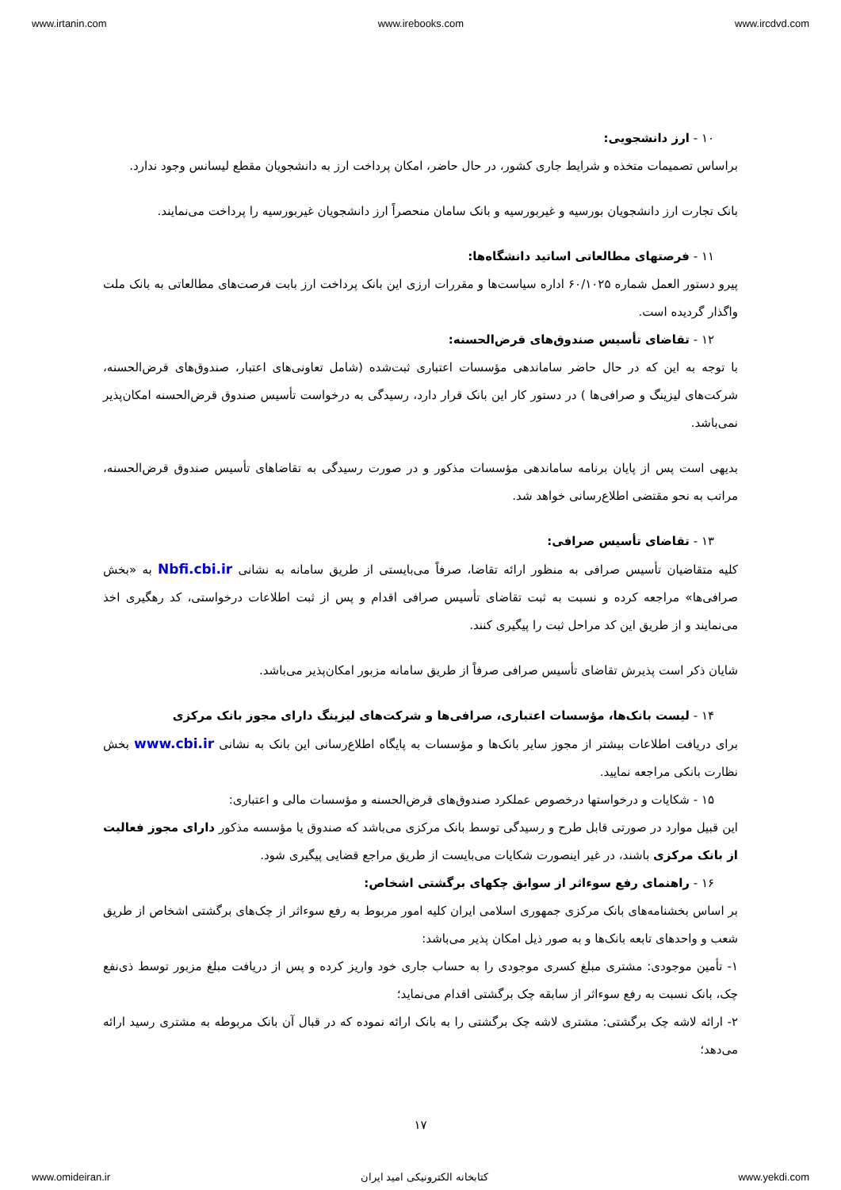www.irtanin.com www.irebooks.com www.ircdvd.com
۱۰ - ارز دانشجویی:
براساس تصمیمات متخذه و شرایط جاری کشور، در حال حاضر، امکان پرداخت ارز به دانشجویان مقطع لیسانس وجود ندارد.
بانک تجارت ارز دانشجویان بورسیه و غیربورسیه و بانک سامان منحصراً ارز دانشجویان غیربورسیه را پرداخت می‌نمایند.
۱۱ - فرصتهای مطالعاتی اساتید دانشگاه‌ها:
پیرو دستور العمل شماره ۶۰/۱۰۲۵ اداره سیاست‌ها و مقررات ارزی این بانک پرداخت ارز بابت فرصت‌های مطالعاتی به بانک ملت واگذار گردیده است.
۱۲ - تقاضای تأسیس صندوق‌های قرض‌الحسنه:
با توجه به این که در حال حاضر ساماندهی مؤسسات اعتباری ثبت‌شده (شامل تعاونی‌های اعتبار، صندوق‌های قرض‌الحسنه، شرکت‌های لیزینگ و صرافی‌ها ) در دستور کار این بانک قرار دارد، رسیدگی به درخواست تأسیس صندوق قرض‌الحسنه امکان‌پذیر نمی‌باشد.
بدیهی است پس از پایان برنامه ساماندهی مؤسسات مذکور و در صورت رسیدگی به تقاضاهای تأسیس صندوق قرض‌الحسنه، مراتب به نحو مقتضی اطلاع‌رسانی خواهد شد.
۱۳ - تقاضای تأسیس صرافی:
کلیه متقاضیان تأسیس صرافی به منظور ارائه تقاضا، صرفاً می‌بایستی از طریق سامانه به نشانی Nbfi.cbi.ir به «بخش صرافی‌ها» مراجعه کرده و نسبت به ثبت تقاضای تأسیس صرافی اقدام و پس از ثبت اطلاعات درخواستی، کد رهگیری اخذ می‌نمایند و از طریق این کد مراحل ثبت را پیگیری کنند.
شایان ذکر است پذیرش تقاضای تأسیس صرافی صرفاً از طریق سامانه مزبور امکان‌پذیر می‌باشد.
۱۴ - لیست بانک‌ها، مؤسسات اعتباری، صرافی‌ها و شرکت‌های لیزینگ دارای مجوز بانک مرکزی
برای دریافت اطلاعات بیشتر از مجوز سایر بانک‌ها و مؤسسات به پایگاه اطلاع‌رسانی این بانک به نشانی www.cbi.ir بخش نظارت بانکی مراجعه نمایید.
۱۵ - شکایات و درخواستها درخصوص عملکرد صندوق‌های قرض‌الحسنه و مؤسسات مالی و اعتباری:
این قبیل موارد در صورتی قابل طرح و رسیدگی توسط بانک مرکزی می‌باشد که صندوق یا مؤسسه مذکور دارای مجوز فعالیت از بانک مرکزی باشند، در غیر اینصورت شکایات می‌بایست از طریق مراجع قضایی پیگیری شود.
۱۶ - راهنمای رفع سوءاثر از سوابق چکهای برگشتی اشخاص:
بر اساس بخشنامه‌های بانک مرکزی جمهوری اسلامی ایران کلیه امور مربوط به رفع سوءاثر از چک‌های برگشتی اشخاص از طریق شعب و واحدهای تابعه بانک‌ها و به صور ذیل امکان پذیر می‌باشد:
۱- تأمین موجودی: مشتری مبلغ کسری موجودی را به حساب جاری خود واریز کرده و پس از دریافت مبلغ مزبور توسط ذی‌نفع چک، بانک نسبت به رفع سوءاثر از سابقه چک برگشتی اقدام می‌نماید؛
۲- ارائه لاشه چک برگشتی: مشتری لاشه چک برگشتی را به بانک ارائه نموده که در قبال آن بانک مربوطه به مشتری رسید ارائه می‌دهد؛
۱۷
www.omideiran.ir کتابخانه الکترونیکی امید ایران www.yekdi.com